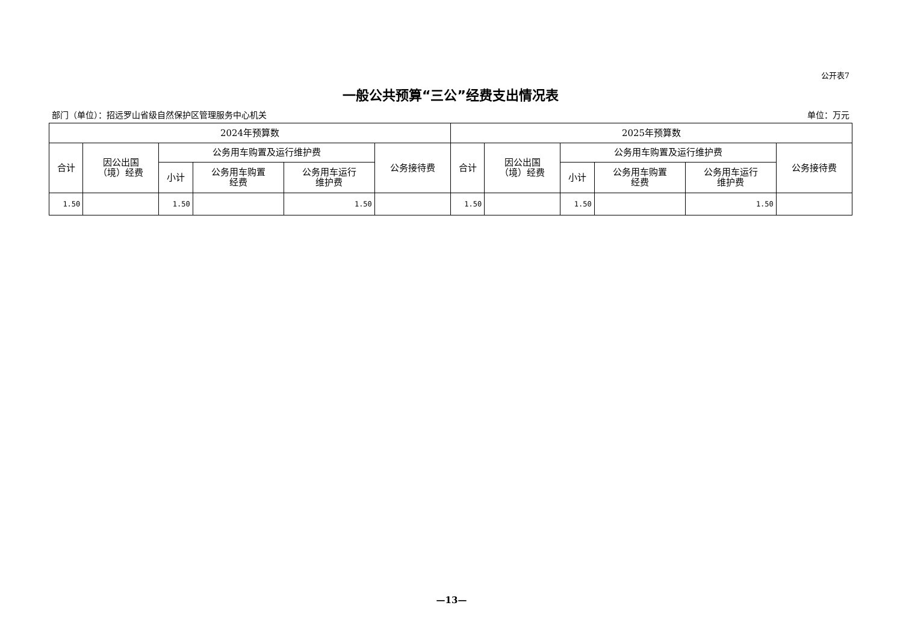公开表7
一般公共预算“三公”经费支出情况表
部门（单位）：招远罗山省级自然保护区管理服务中心机关 单位：万元
| 2024年预算数 | | | | | | 2025年预算数 | | | | | |
| --- | --- | --- | --- | --- | --- | --- | --- | --- | --- | --- | --- |
| 合计 | 因公出国 （境）经费 | 公务用车购置及运行维护费 | | | 公务接待费 | 合计 | 因公出国 （境）经费 | 公务用车购置及运行维护费 | | | 公务接待费 |
| | | 小计 | 公务用车购置 经费 | 公务用车运行 维护费 | | | | 小计 | 公务用车购置 经费 | 公务用车运行 维护费 | |
| 1.50 | | 1.50 | | 1.50 | | 1.50 | | 1.50 | | 1.50 | |
—13—